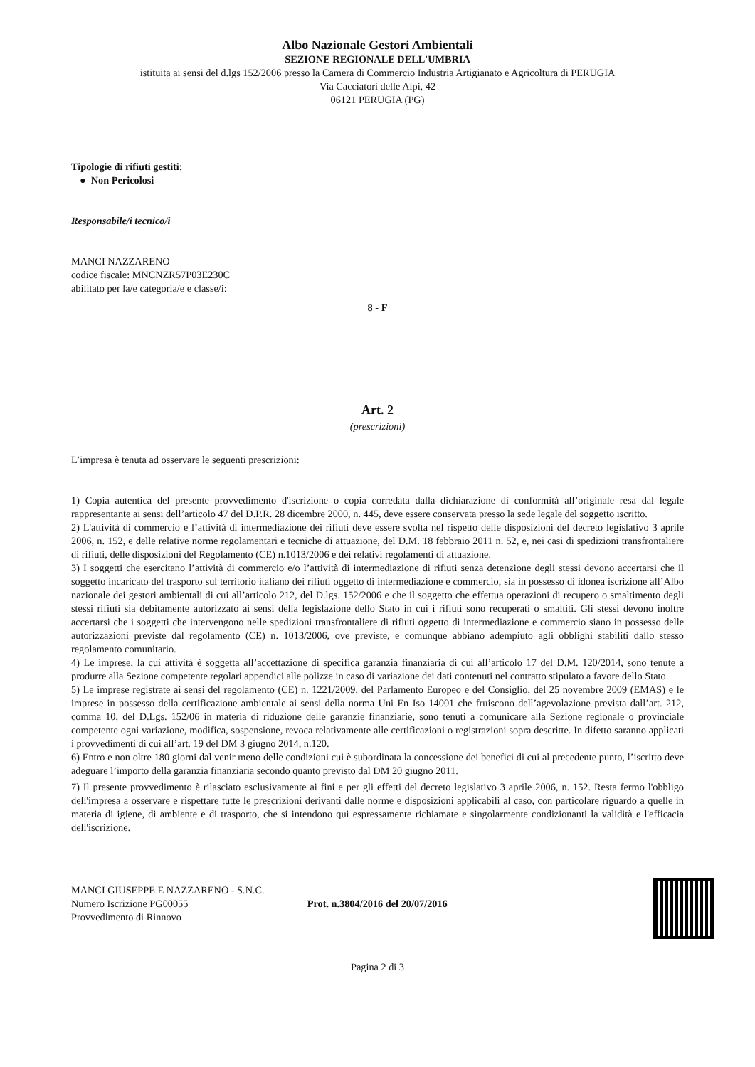Albo Nazionale Gestori Ambientali
SEZIONE REGIONALE DELL'UMBRIA
istituita ai sensi del d.lgs 152/2006 presso la Camera di Commercio Industria Artigianato e Agricoltura di PERUGIA
Via Cacciatori delle Alpi, 42
06121 PERUGIA (PG)
Tipologie di rifiuti gestiti:
● Non Pericolosi
Responsabile/i tecnico/i
MANCI NAZZARENO
codice fiscale: MNCNZR57P03E230C
abilitato per la/e categoria/e e classe/i:
8 - F
Art. 2
(prescrizioni)
L’impresa è tenuta ad osservare le seguenti prescrizioni:
1) Copia autentica del presente provvedimento d'iscrizione o copia corredata dalla dichiarazione di conformità all’originale resa dal legale rappresentante ai sensi dell’articolo 47 del D.P.R. 28 dicembre 2000, n. 445, deve essere conservata presso la sede legale del soggetto iscritto.
2) L'attività di commercio e l’attività di intermediazione dei rifiuti deve essere svolta nel rispetto delle disposizioni del decreto legislativo 3 aprile 2006, n. 152, e delle relative norme regolamentari e tecniche di attuazione, del D.M. 18 febbraio 2011 n. 52, e, nei casi di spedizioni transfrontaliere di rifiuti, delle disposizioni del Regolamento (CE) n.1013/2006 e dei relativi regolamenti di attuazione.
3) I soggetti che esercitano l’attività di commercio e/o l’attività di intermediazione di rifiuti senza detenzione degli stessi devono accertarsi che il soggetto incaricato del trasporto sul territorio italiano dei rifiuti oggetto di intermediazione e commercio, sia in possesso di idonea iscrizione all’Albo nazionale dei gestori ambientali di cui all’articolo 212, del D.lgs. 152/2006 e che il soggetto che effettua operazioni di recupero o smaltimento degli stessi rifiuti sia debitamente autorizzato ai sensi della legislazione dello Stato in cui i rifiuti sono recuperati o smaltiti. Gli stessi devono inoltre accertarsi che i soggetti che intervengono nelle spedizioni transfrontaliere di rifiuti oggetto di intermediazione e commercio siano in possesso delle autorizzazioni previste dal regolamento (CE) n. 1013/2006, ove previste, e comunque abbiano adempiuto agli obblighi stabiliti dallo stesso regolamento comunitario.
4) Le imprese, la cui attività è soggetta all’accettazione di specifica garanzia finanziaria di cui all’articolo 17 del D.M. 120/2014, sono tenute a produrre alla Sezione competente regolari appendici alle polizze in caso di variazione dei dati contenuti nel contratto stipulato a favore dello Stato.
5) Le imprese registrate ai sensi del regolamento (CE) n. 1221/2009, del Parlamento Europeo e del Consiglio, del 25 novembre 2009 (EMAS) e le imprese in possesso della certificazione ambientale ai sensi della norma Uni En Iso 14001 che fruiscono dell’agevolazione prevista dall’art. 212, comma 10, del D.Lgs. 152/06 in materia di riduzione delle garanzie finanziarie, sono tenuti a comunicare alla Sezione regionale o provinciale competente ogni variazione, modifica, sospensione, revoca relativamente alle certificazioni o registrazioni sopra descritte. In difetto saranno applicati i provvedimenti di cui all’art. 19 del DM 3 giugno 2014, n.120.
6) Entro e non oltre 180 giorni dal venir meno delle condizioni cui è subordinata la concessione dei benefici di cui al precedente punto, l’iscritto deve adeguare l’importo della garanzia finanziaria secondo quanto previsto dal DM 20 giugno 2011.
7) Il presente provvedimento è rilasciato esclusivamente ai fini e per gli effetti del decreto legislativo 3 aprile 2006, n. 152. Resta fermo l'obbligo dell'impresa a osservare e rispettare tutte le prescrizioni derivanti dalle norme e disposizioni applicabili al caso, con particolare riguardo a quelle in materia di igiene, di ambiente e di trasporto, che si intendono qui espressamente richiamate e singolarmente condizionanti la validità e l'efficacia dell'iscrizione.
MANCI GIUSEPPE E NAZZARENO - S.N.C.
Numero Iscrizione PG00055
Provvedimento di Rinnovo
Prot. n.3804/2016 del 20/07/2016
Pagina 2 di 3